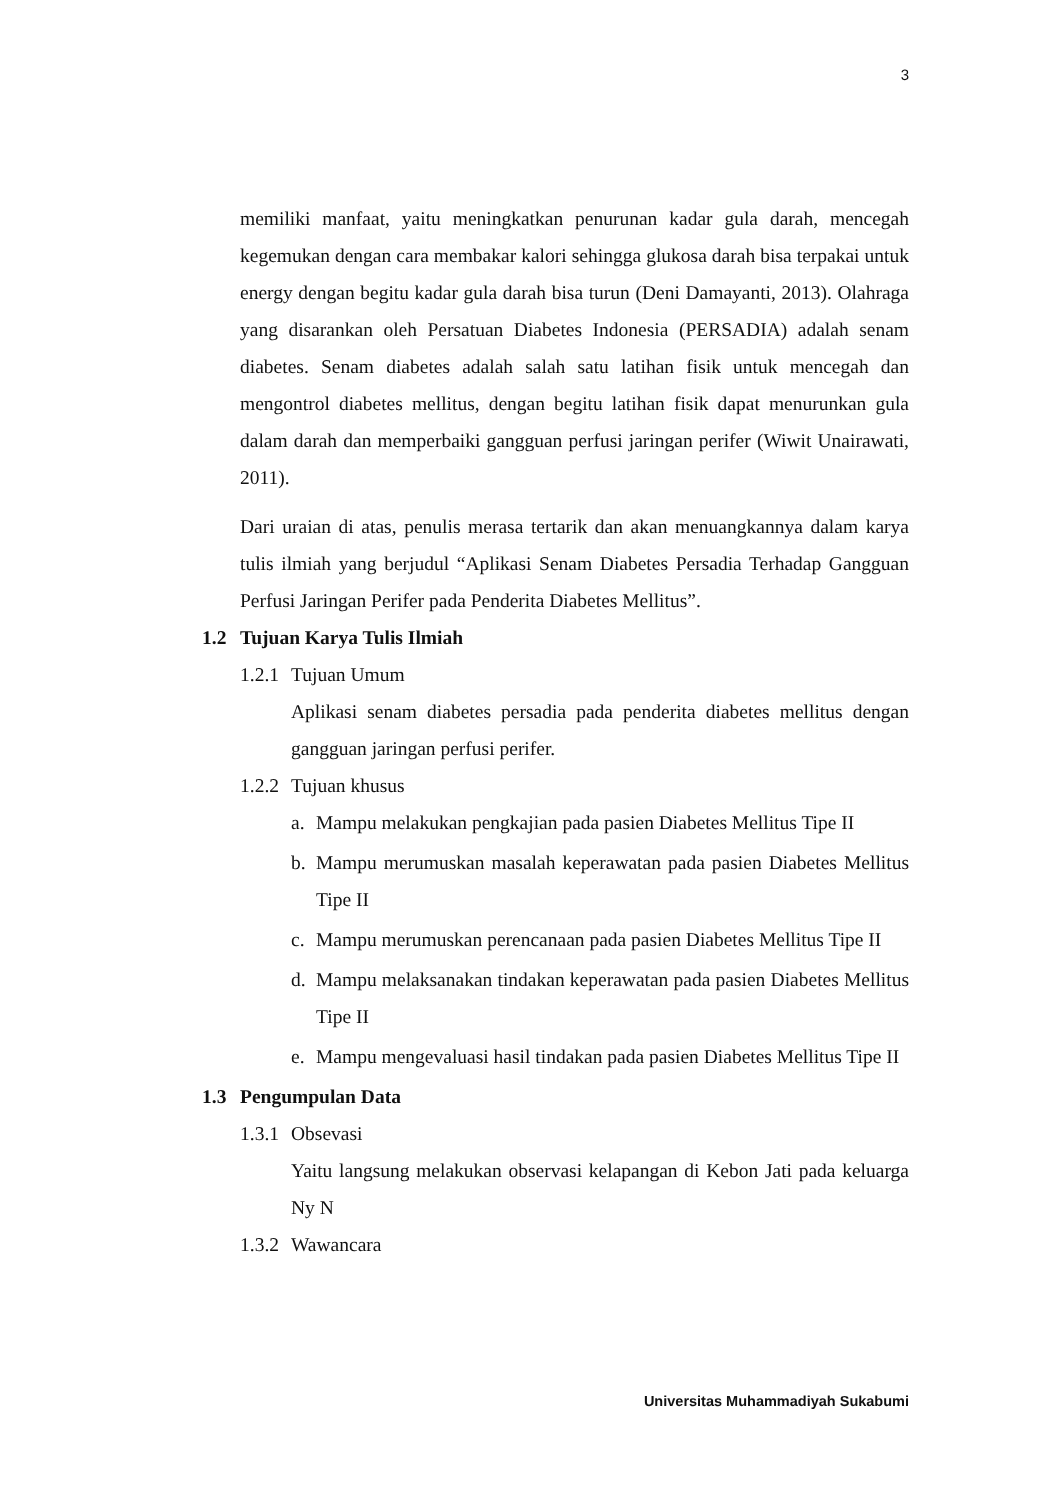3
memiliki manfaat, yaitu meningkatkan penurunan kadar gula darah, mencegah kegemukan dengan cara membakar kalori sehingga glukosa darah bisa terpakai untuk energy dengan begitu kadar gula darah bisa turun (Deni Damayanti, 2013). Olahraga yang disarankan oleh Persatuan Diabetes Indonesia (PERSADIA) adalah senam diabetes. Senam diabetes adalah salah satu latihan fisik untuk mencegah dan mengontrol diabetes mellitus, dengan begitu latihan fisik dapat menurunkan gula dalam darah dan memperbaiki gangguan perfusi jaringan perifer (Wiwit Unairawati, 2011).
Dari uraian di atas, penulis merasa tertarik dan akan menuangkannya dalam karya tulis ilmiah yang berjudul “Aplikasi Senam Diabetes Persadia Terhadap Gangguan Perfusi Jaringan Perifer pada Penderita Diabetes Mellitus”.
1.2 Tujuan Karya Tulis Ilmiah
1.2.1 Tujuan Umum
Aplikasi senam diabetes persadia pada penderita diabetes mellitus dengan gangguan jaringan perfusi perifer.
1.2.2 Tujuan khusus
a. Mampu melakukan pengkajian pada pasien Diabetes Mellitus Tipe II
b. Mampu merumuskan masalah keperawatan pada pasien Diabetes Mellitus Tipe II
c. Mampu merumuskan perencanaan pada pasien Diabetes Mellitus Tipe II
d. Mampu melaksanakan tindakan keperawatan pada pasien Diabetes Mellitus Tipe II
e. Mampu mengevaluasi hasil tindakan pada pasien Diabetes Mellitus Tipe II
1.3 Pengumpulan Data
1.3.1 Obsevasi
Yaitu langsung melakukan observasi kelapangan di Kebon Jati pada keluarga Ny N
1.3.2 Wawancara
Universitas Muhammadiyah Sukabumi